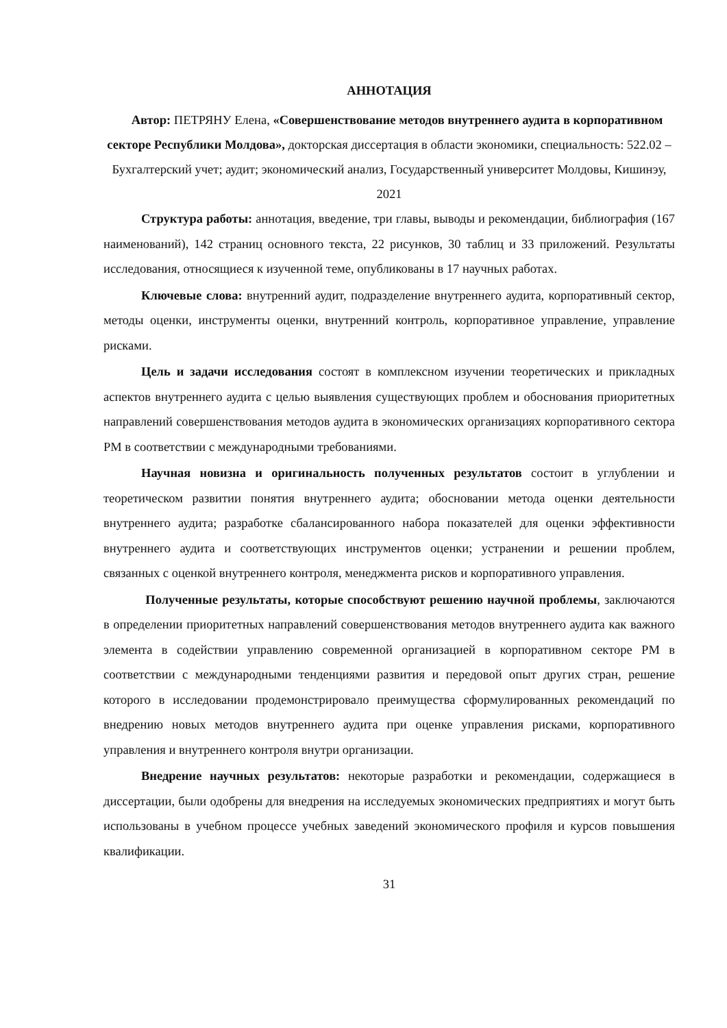АННОТАЦИЯ
Автор: ПЕТРЯНУ Елена, «Совершенствование методов внутреннего аудита в корпоративном секторе Республики Молдова», докторская диссертация в области экономики, специальность: 522.02 – Бухгалтерский учет; аудит; экономический анализ, Государственный университет Молдовы, Кишинэу, 2021
Структура работы: аннотация, введение, три главы, выводы и рекомендации, библиография (167 наименований), 142 страниц основного текста, 22 рисунков, 30 таблиц и 33 приложений. Результаты исследования, относящиеся к изученной теме, опубликованы в 17 научных работах.
Ключевые слова: внутренний аудит, подразделение внутреннего аудита, корпоративный сектор, методы оценки, инструменты оценки, внутренний контроль, корпоративное управление, управление рисками.
Цель и задачи исследования состоят в комплексном изучении теоретических и прикладных аспектов внутреннего аудита с целью выявления существующих проблем и обоснования приоритетных направлений совершенствования методов аудита в экономических организациях корпоративного сектора РМ в соответствии с международными требованиями.
Научная новизна и оригинальность полученных результатов состоит в углублении и теоретическом развитии понятия внутреннего аудита; обосновании метода оценки деятельности внутреннего аудита; разработке сбалансированного набора показателей для оценки эффективности внутреннего аудита и соответствующих инструментов оценки; устранении и решении проблем, связанных с оценкой внутреннего контроля, менеджмента рисков и корпоративного управления.
Полученные результаты, которые способствуют решению научной проблемы, заключаются в определении приоритетных направлений совершенствования методов внутреннего аудита как важного элемента в содействии управлению современной организацией в корпоративном секторе РМ в соответствии с международными тенденциями развития и передовой опыт других стран, решение которого в исследовании продемонстрировало преимущества сформулированных рекомендаций по внедрению новых методов внутреннего аудита при оценке управления рисками, корпоративного управления и внутреннего контроля внутри организации.
Внедрение научных результатов: некоторые разработки и рекомендации, содержащиеся в диссертации, были одобрены для внедрения на исследуемых экономических предприятиях и могут быть использованы в учебном процессе учебных заведений экономического профиля и курсов повышения квалификации.
31